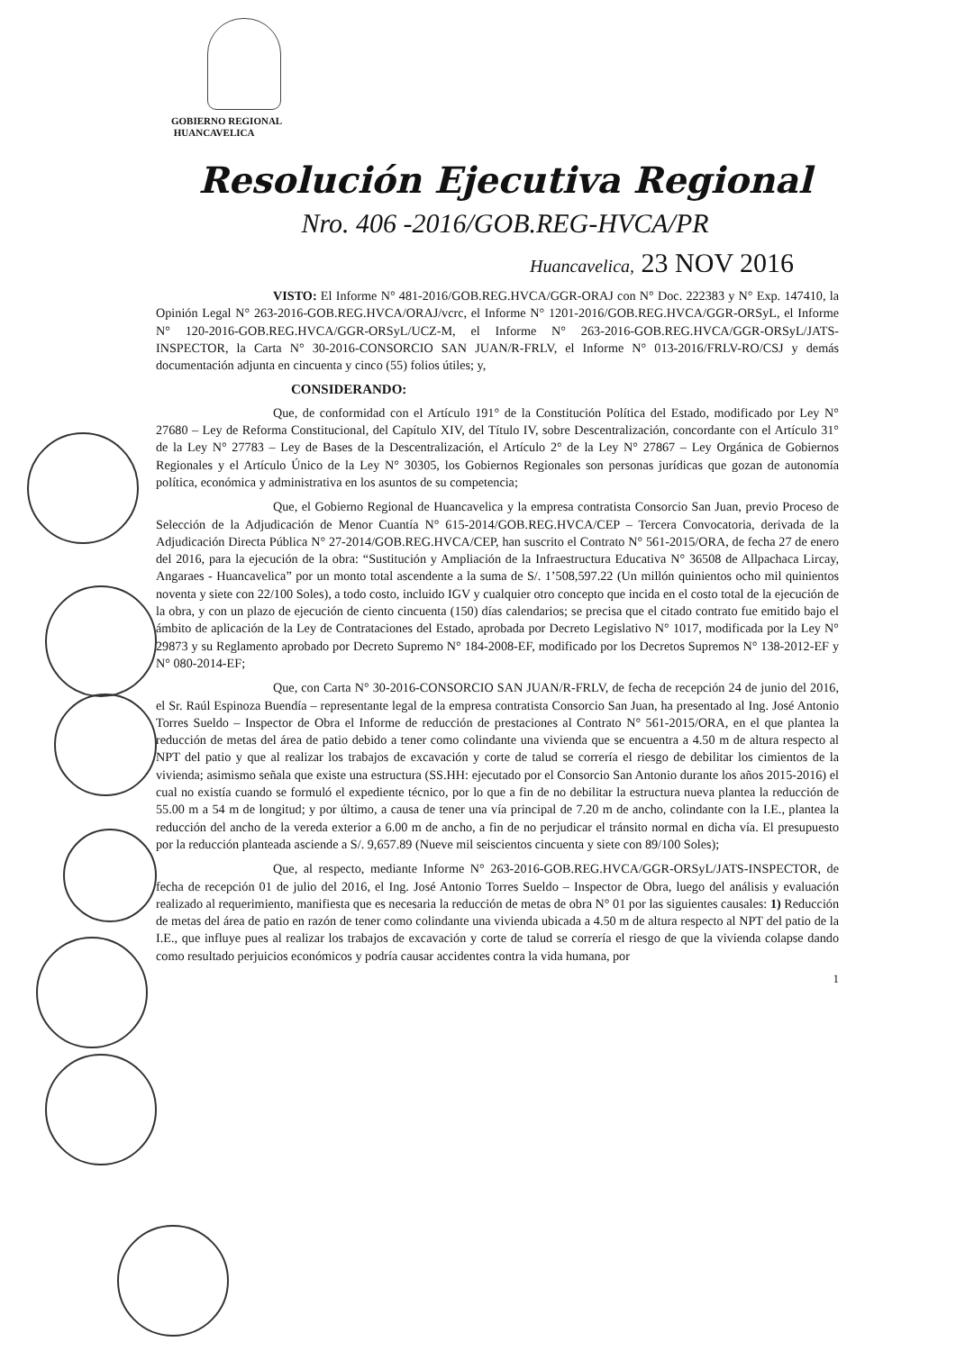GOBIERNO REGIONAL
HUANCAVELICA
Resolución Ejecutiva Regional
Nro. 406 -2016/GOB.REG-HVCA/PR
Huancavelica, 23 NOV 2016
VISTO: El Informe N° 481-2016/GOB.REG.HVCA/GGR-ORAJ con N° Doc. 222383 y N° Exp. 147410, la Opinión Legal N° 263-2016-GOB.REG.HVCA/ORAJ/vcrc, el Informe N° 1201-2016/GOB.REG.HVCA/GGR-ORSyL, el Informe N° 120-2016-GOB.REG.HVCA/GGR-ORSyL/UCZ-M, el Informe N° 263-2016-GOB.REG.HVCA/GGR-ORSyL/JATS-INSPECTOR, la Carta N° 30-2016-CONSORCIO SAN JUAN/R-FRLV, el Informe N° 013-2016/FRLV-RO/CSJ y demás documentación adjunta en cincuenta y cinco (55) folios útiles; y,
CONSIDERANDO:
Que, de conformidad con el Artículo 191° de la Constitución Política del Estado, modificado por Ley N° 27680 – Ley de Reforma Constitucional, del Capítulo XIV, del Título IV, sobre Descentralización, concordante con el Artículo 31° de la Ley N° 27783 – Ley de Bases de la Descentralización, el Artículo 2° de la Ley N° 27867 – Ley Orgánica de Gobiernos Regionales y el Artículo Único de la Ley N° 30305, los Gobiernos Regionales son personas jurídicas que gozan de autonomía política, económica y administrativa en los asuntos de su competencia;
Que, el Gobierno Regional de Huancavelica y la empresa contratista Consorcio San Juan, previo Proceso de Selección de la Adjudicación de Menor Cuantía N° 615-2014/GOB.REG.HVCA/CEP – Tercera Convocatoria, derivada de la Adjudicación Directa Pública N° 27-2014/GOB.REG.HVCA/CEP, han suscrito el Contrato N° 561-2015/ORA, de fecha 27 de enero del 2016, para la ejecución de la obra: “Sustitución y Ampliación de la Infraestructura Educativa N° 36508 de Allpachaca Lircay, Angaraes - Huancavelica” por un monto total ascendente a la suma de S/. 1’508,597.22 (Un millón quinientos ocho mil quinientos noventa y siete con 22/100 Soles), a todo costo, incluido IGV y cualquier otro concepto que incida en el costo total de la ejecución de la obra, y con un plazo de ejecución de ciento cincuenta (150) días calendarios; se precisa que el citado contrato fue emitido bajo el ámbito de aplicación de la Ley de Contrataciones del Estado, aprobada por Decreto Legislativo N° 1017, modificada por la Ley N° 29873 y su Reglamento aprobado por Decreto Supremo N° 184-2008-EF, modificado por los Decretos Supremos N° 138-2012-EF y N° 080-2014-EF;
Que, con Carta N° 30-2016-CONSORCIO SAN JUAN/R-FRLV, de fecha de recepción 24 de junio del 2016, el Sr. Raúl Espinoza Buendía – representante legal de la empresa contratista Consorcio San Juan, ha presentado al Ing. José Antonio Torres Sueldo – Inspector de Obra el Informe de reducción de prestaciones al Contrato N° 561-2015/ORA, en el que plantea la reducción de metas del área de patio debido a tener como colindante una vivienda que se encuentra a 4.50 m de altura respecto al NPT del patio y que al realizar los trabajos de excavación y corte de talud se correría el riesgo de debilitar los cimientos de la vivienda; asimismo señala que existe una estructura (SS.HH: ejecutado por el Consorcio San Antonio durante los años 2015-2016) el cual no existía cuando se formuló el expediente técnico, por lo que a fin de no debilitar la estructura nueva plantea la reducción de 55.00 m a 54 m de longitud; y por último, a causa de tener una vía principal de 7.20 m de ancho, colindante con la I.E., plantea la reducción del ancho de la vereda exterior a 6.00 m de ancho, a fin de no perjudicar el tránsito normal en dicha vía. El presupuesto por la reducción planteada asciende a S/. 9,657.89 (Nueve mil seiscientos cincuenta y siete con 89/100 Soles);
Que, al respecto, mediante Informe N° 263-2016-GOB.REG.HVCA/GGR-ORSyL/JATS-INSPECTOR, de fecha de recepción 01 de julio del 2016, el Ing. José Antonio Torres Sueldo – Inspector de Obra, luego del análisis y evaluación realizado al requerimiento, manifiesta que es necesaria la reducción de metas de obra N° 01 por las siguientes causales: 1) Reducción de metas del área de patio en razón de tener como colindante una vivienda ubicada a 4.50 m de altura respecto al NPT del patio de la I.E., que influye pues al realizar los trabajos de excavación y corte de talud se correría el riesgo de que la vivienda colapse dando como resultado perjuicios económicos y podría causar accidentes contra la vida humana, por
1